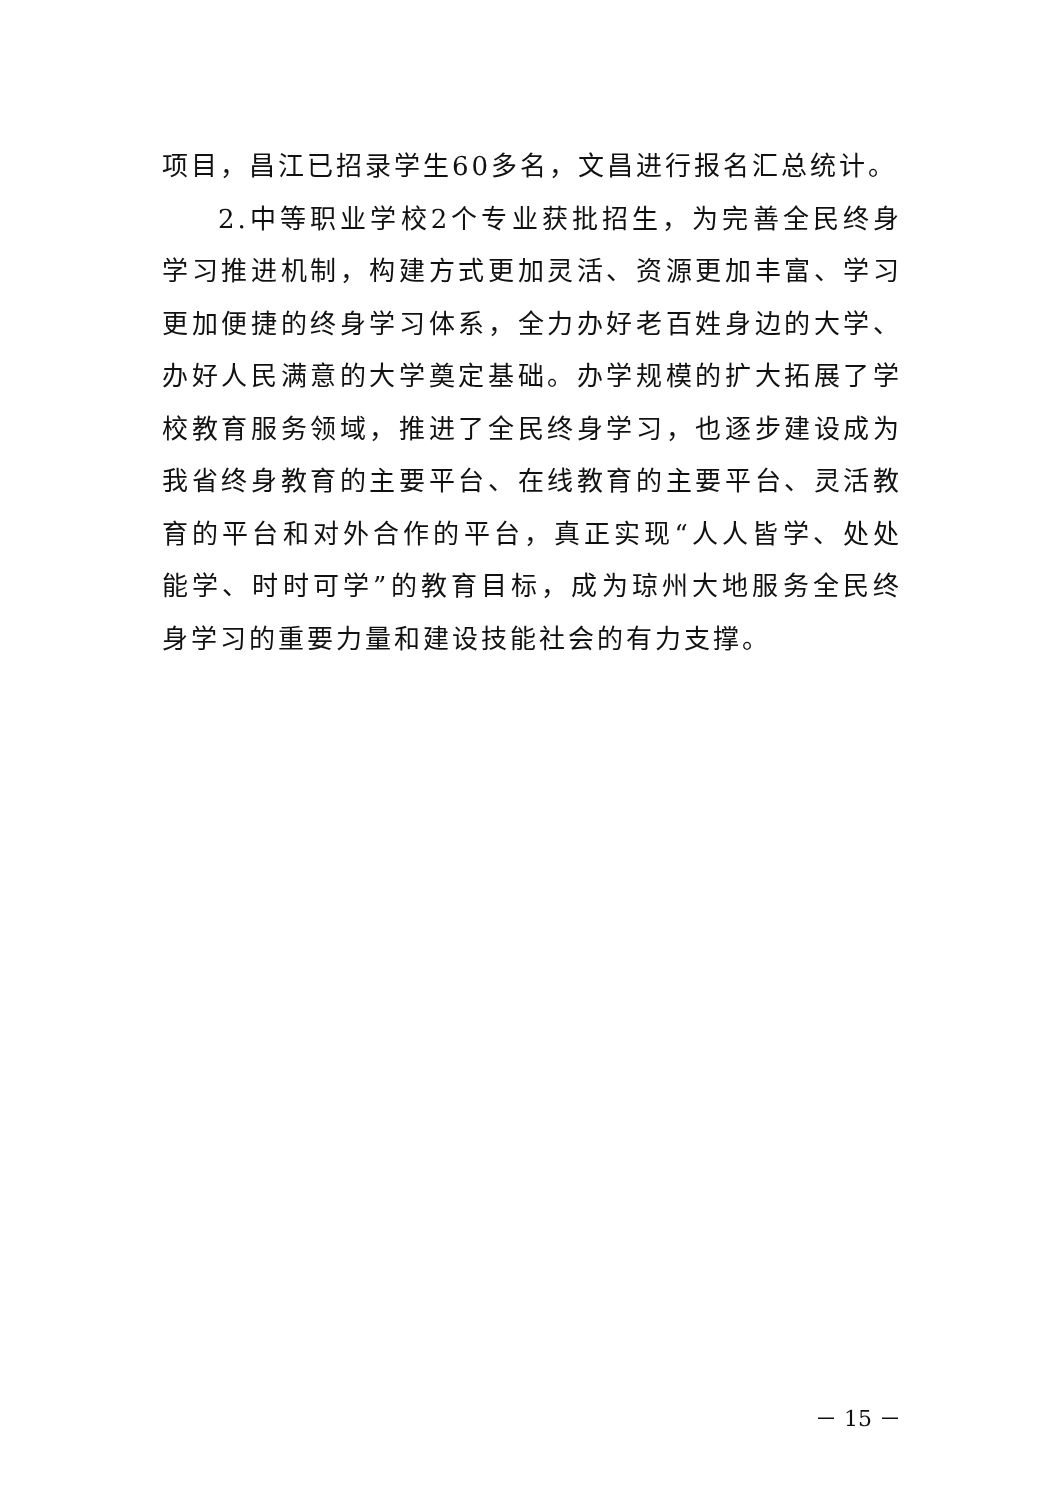项目，昌江已招录学生60多名，文昌进行报名汇总统计。
2.中等职业学校2个专业获批招生，为完善全民终身学习推进机制，构建方式更加灵活、资源更加丰富、学习更加便捷的终身学习体系，全力办好老百姓身边的大学、办好人民满意的大学奠定基础。办学规模的扩大拓展了学校教育服务领域，推进了全民终身学习，也逐步建设成为我省终身教育的主要平台、在线教育的主要平台、灵活教育的平台和对外合作的平台，真正实现“人人皆学、处处能学、时时可学”的教育目标，成为琼州大地服务全民终身学习的重要力量和建设技能社会的有力支撑。
－ 15 －